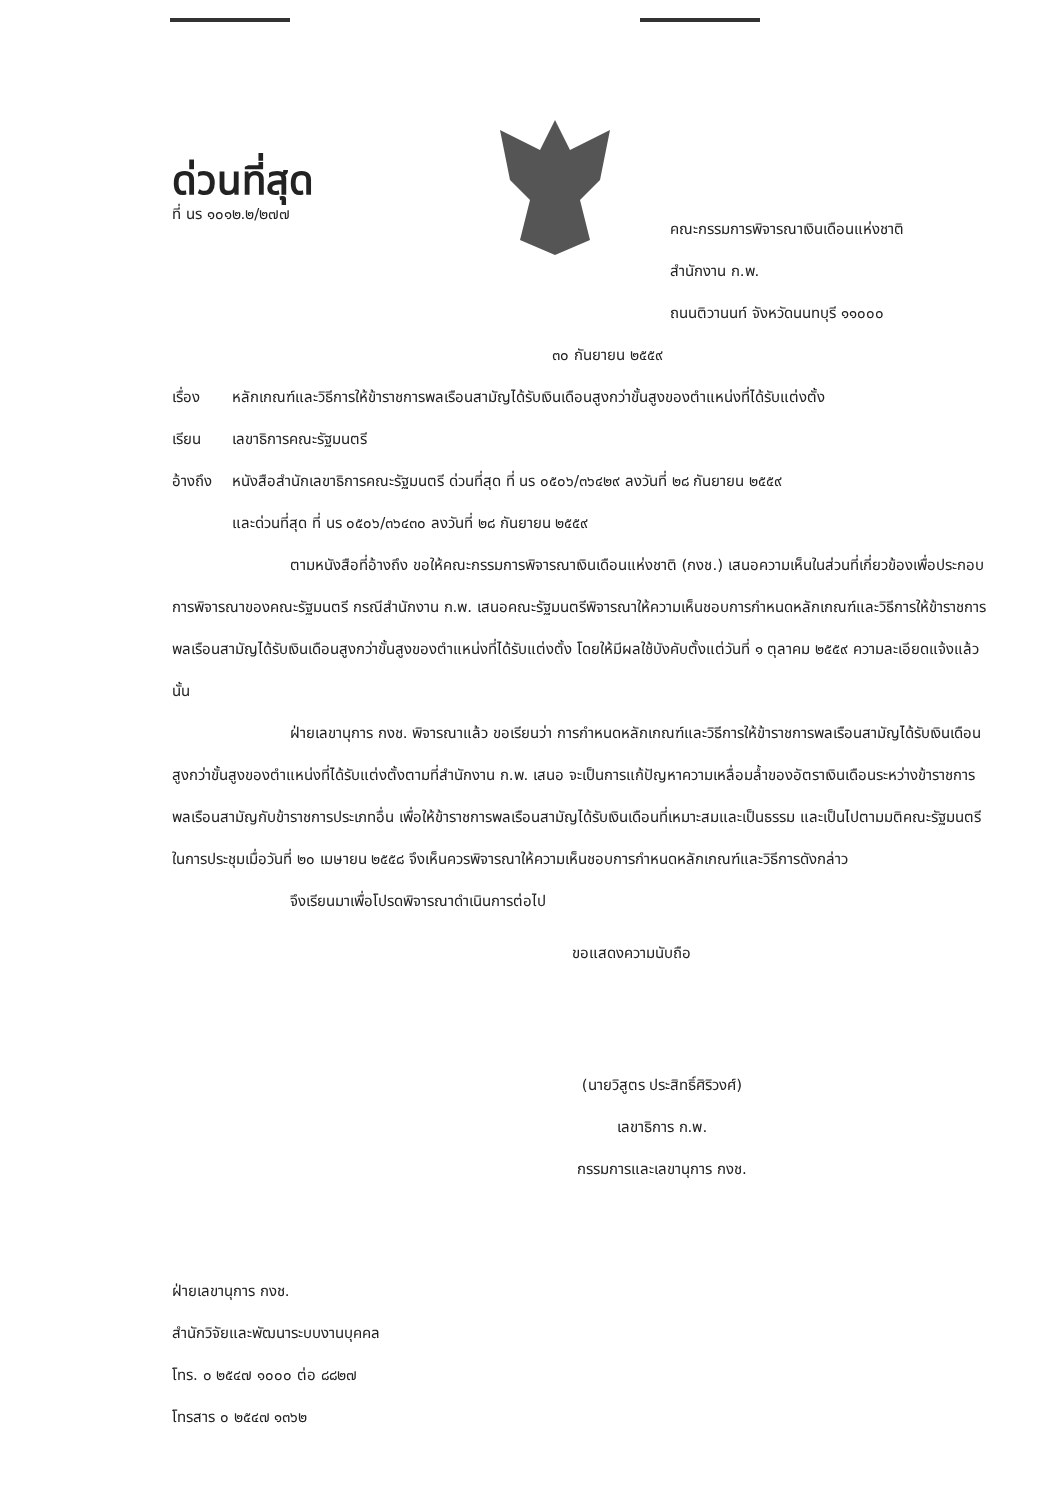ด่วนที่สุด
ที่ นร ๑๐๑๒.๒/๒๗๗
คณะกรรมการพิจารณาเงินเดือนแห่งชาติ
สำนักงาน ก.พ.
ถนนติวานนท์ จังหวัดนนทบุรี ๑๑๐๐๐
๓๐ กันยายน ๒๕๕๙
เรื่อง หลักเกณฑ์และวิธีการให้ข้าราชการพลเรือนสามัญได้รับเงินเดือนสูงกว่าขั้นสูงของตำแหน่งที่ได้รับแต่งตั้ง
เรียน เลขาธิการคณะรัฐมนตรี
อ้างถึง หนังสือสำนักเลขาธิการคณะรัฐมนตรี ด่วนที่สุด ที่ นร ๐๕๐๖/๓๖๔๒๙ ลงวันที่ ๒๘ กันยายน ๒๕๕๙
และด่วนที่สุด ที่ นร ๐๕๐๖/๓๖๔๓๐ ลงวันที่ ๒๘ กันยายน ๒๕๕๙
ตามหนังสือที่อ้างถึง ขอให้คณะกรรมการพิจารณาเงินเดือนแห่งชาติ (กงช.) เสนอความเห็นในส่วนที่เกี่ยวข้องเพื่อประกอบการพิจารณาของคณะรัฐมนตรี กรณีสำนักงาน ก.พ. เสนอคณะรัฐมนตรีพิจารณาให้ความเห็นชอบการกำหนดหลักเกณฑ์และวิธีการให้ข้าราชการพลเรือนสามัญได้รับเงินเดือนสูงกว่าขั้นสูงของตำแหน่งที่ได้รับแต่งตั้ง โดยให้มีผลใช้บังคับตั้งแต่วันที่ ๑ ตุลาคม ๒๕๕๙ ความละเอียดแจ้งแล้ว นั้น
ฝ่ายเลขานุการ กงช. พิจารณาแล้ว ขอเรียนว่า การกำหนดหลักเกณฑ์และวิธีการให้ข้าราชการพลเรือนสามัญได้รับเงินเดือนสูงกว่าขั้นสูงของตำแหน่งที่ได้รับแต่งตั้งตามที่สำนักงาน ก.พ. เสนอ จะเป็นการแก้ปัญหาความเหลื่อมล้ำของอัตราเงินเดือนระหว่างข้าราชการพลเรือนสามัญกับข้าราชการประเภทอื่น เพื่อให้ข้าราชการพลเรือนสามัญได้รับเงินเดือนที่เหมาะสมและเป็นธรรม และเป็นไปตามมติคณะรัฐมนตรีในการประชุมเมื่อวันที่ ๒๐ เมษายน ๒๕๕๘ จึงเห็นควรพิจารณาให้ความเห็นชอบการกำหนดหลักเกณฑ์และวิธีการดังกล่าว
จึงเรียนมาเพื่อโปรดพิจารณาดำเนินการต่อไป
ขอแสดงความนับถือ
(นายวิสูตร ประสิทธิ์ศิริวงศ์)
เลขาธิการ ก.พ.
กรรมการและเลขานุการ กงช.
ฝ่ายเลขานุการ กงช.
สำนักวิจัยและพัฒนาระบบงานบุคคล
โทร. ๐ ๒๕๔๗ ๑๐๐๐ ต่อ ๘๘๒๗
โทรสาร ๐ ๒๕๔๗ ๑๓๖๒